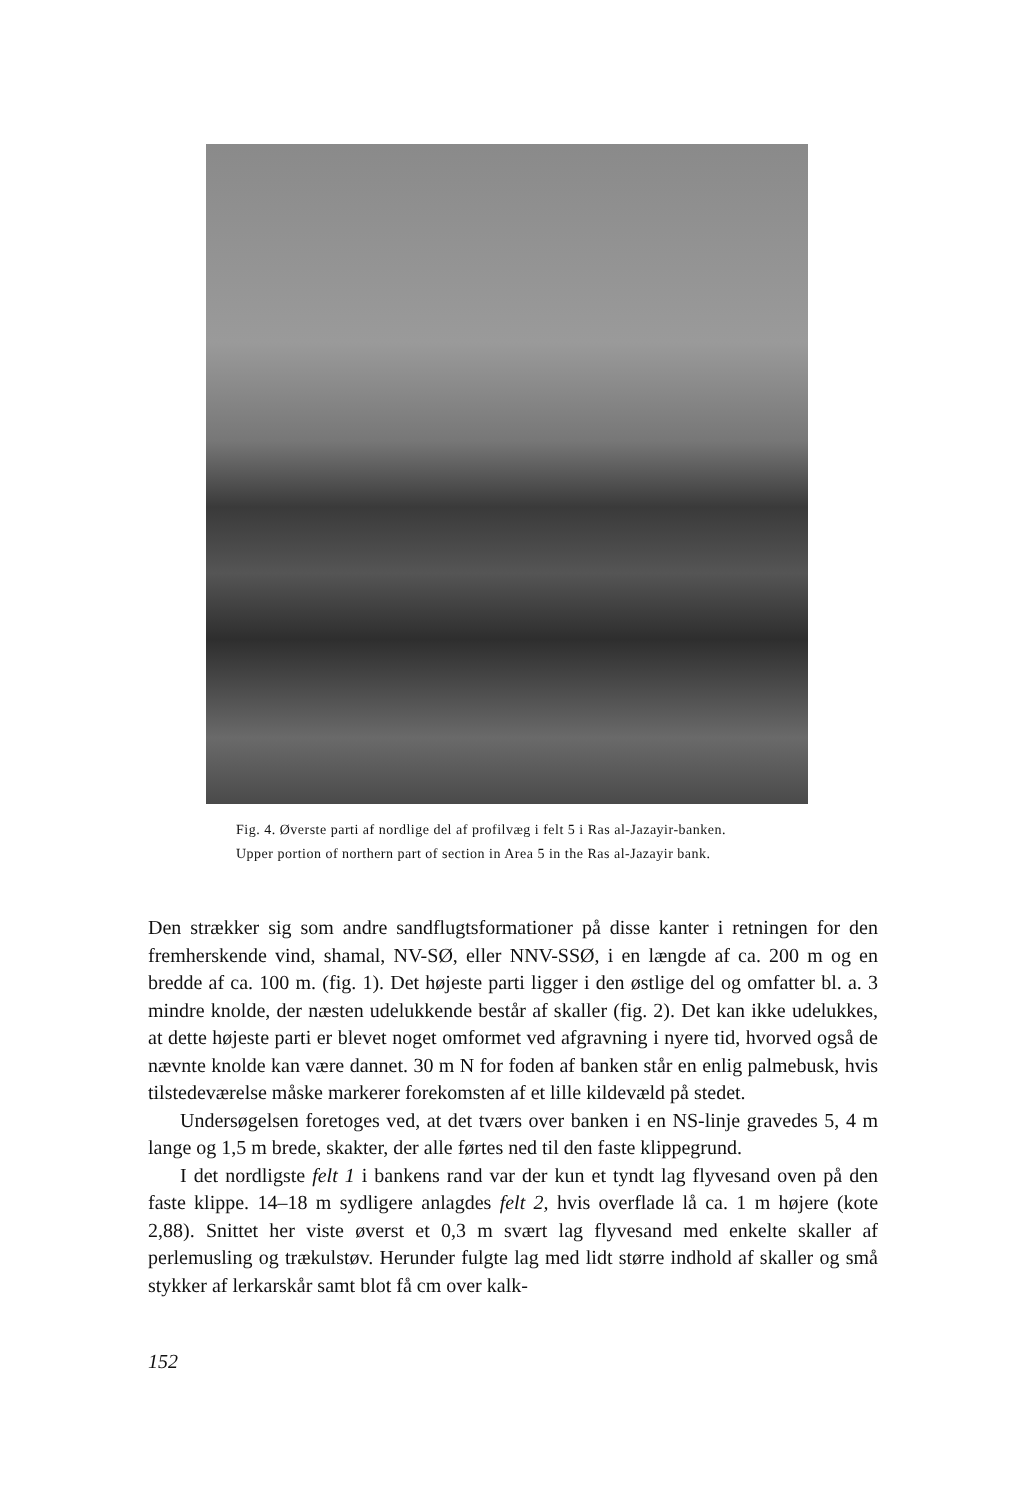Fig. 4. Øverste parti af nordlige del af profilvæg i felt 5 i Ras al-Jazayir-banken.
Upper portion of northern part of section in Area 5 in the Ras al-Jazayir bank.
Den strækker sig som andre sandflugtsformationer på disse kanter i retningen for den fremherskende vind, shamal, NV-SØ, eller NNV-SSØ, i en længde af ca. 200 m og en bredde af ca. 100 m. (fig. 1). Det højeste parti ligger i den østlige del og omfatter bl. a. 3 mindre knolde, der næsten udelukkende består af skaller (fig. 2). Det kan ikke udelukkes, at dette højeste parti er blevet noget omformet ved afgravning i nyere tid, hvorved også de nævnte knolde kan være dannet. 30 m N for foden af banken står en enlig palmebusk, hvis tilstedeværelse måske markerer forekomsten af et lille kildevæld på stedet.
Undersøgelsen foretoges ved, at det tværs over banken i en NS-linje gravedes 5, 4 m lange og 1,5 m brede, skakter, der alle førtes ned til den faste klippegrund.
I det nordligste felt 1 i bankens rand var der kun et tyndt lag flyvesand oven på den faste klippe. 14–18 m sydligere anlagdes felt 2, hvis overflade lå ca. 1 m højere (kote 2,88). Snittet her viste øverst et 0,3 m svært lag flyvesand med enkelte skaller af perlemusling og trækulstøv. Herunder fulgte lag med lidt større indhold af skaller og små stykker af lerkarskår samt blot få cm over kalk-
152